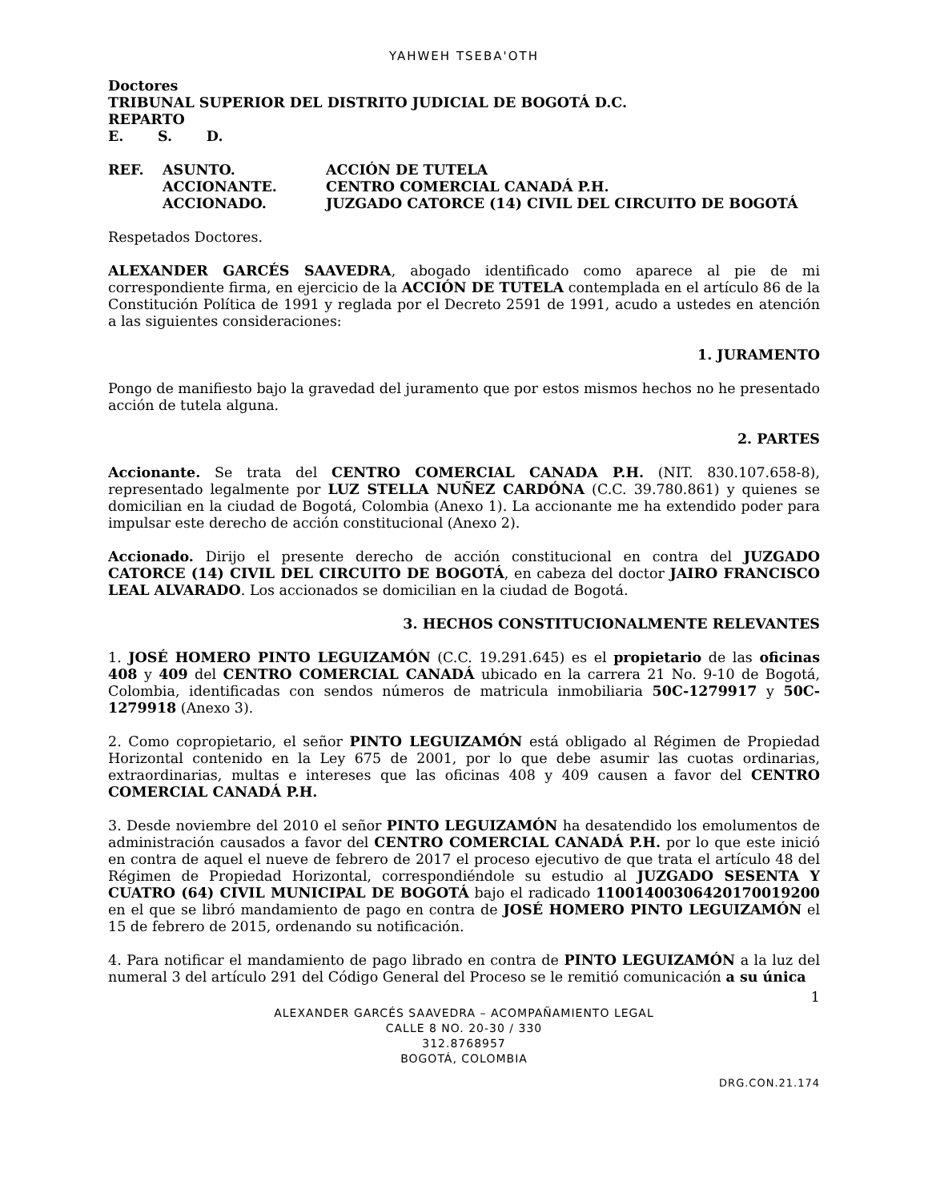YAHWEH TSEBA'OTH
Doctores
TRIBUNAL SUPERIOR DEL DISTRITO JUDICIAL DE BOGOTÁ D.C.
REPARTO
E. S. D.
| REF. | ASUNTO. | ACCIÓN DE TUTELA |
| | ACCIONANTE. | CENTRO COMERCIAL CANADÁ P.H. |
| | ACCIONADO. | JUZGADO CATORCE (14) CIVIL DEL CIRCUITO DE BOGOTÁ |
Respetados Doctores.
ALEXANDER GARCÉS SAAVEDRA, abogado identificado como aparece al pie de mi correspondiente firma, en ejercicio de la ACCIÓN DE TUTELA contemplada en el artículo 86 de la Constitución Política de 1991 y reglada por el Decreto 2591 de 1991, acudo a ustedes en atención a las siguientes consideraciones:
1. JURAMENTO
Pongo de manifiesto bajo la gravedad del juramento que por estos mismos hechos no he presentado acción de tutela alguna.
2. PARTES
Accionante. Se trata del CENTRO COMERCIAL CANADA P.H. (NIT. 830.107.658-8), representado legalmente por LUZ STELLA NUÑEZ CARDÓNA (C.C. 39.780.861) y quienes se domicilian en la ciudad de Bogotá, Colombia (Anexo 1). La accionante me ha extendido poder para impulsar este derecho de acción constitucional (Anexo 2).
Accionado. Dirijo el presente derecho de acción constitucional en contra del JUZGADO CATORCE (14) CIVIL DEL CIRCUITO DE BOGOTÁ, en cabeza del doctor JAIRO FRANCISCO LEAL ALVARADO. Los accionados se domicilian en la ciudad de Bogotá.
3. HECHOS CONSTITUCIONALMENTE RELEVANTES
1. JOSÉ HOMERO PINTO LEGUIZAMÓN (C.C. 19.291.645) es el propietario de las oficinas 408 y 409 del CENTRO COMERCIAL CANADÁ ubicado en la carrera 21 No. 9-10 de Bogotá, Colombia, identificadas con sendos números de matricula inmobiliaria 50C-1279917 y 50C-1279918 (Anexo 3).
2. Como copropietario, el señor PINTO LEGUIZAMÓN está obligado al Régimen de Propiedad Horizontal contenido en la Ley 675 de 2001, por lo que debe asumir las cuotas ordinarias, extraordinarias, multas e intereses que las oficinas 408 y 409 causen a favor del CENTRO COMERCIAL CANADÁ P.H.
3. Desde noviembre del 2010 el señor PINTO LEGUIZAMÓN ha desatendido los emolumentos de administración causados a favor del CENTRO COMERCIAL CANADÁ P.H. por lo que este inició en contra de aquel el nueve de febrero de 2017 el proceso ejecutivo de que trata el artículo 48 del Régimen de Propiedad Horizontal, correspondiéndole su estudio al JUZGADO SESENTA Y CUATRO (64) CIVIL MUNICIPAL DE BOGOTÁ bajo el radicado 11001400306420170019200 en el que se libró mandamiento de pago en contra de JOSÉ HOMERO PINTO LEGUIZAMÓN el 15 de febrero de 2015, ordenando su notificación.
4. Para notificar el mandamiento de pago librado en contra de PINTO LEGUIZAMÓN a la luz del numeral 3 del artículo 291 del Código General del Proceso se le remitió comunicación a su única
1
ALEXANDER GARCÉS SAAVEDRA – ACOMPAÑAMIENTO LEGAL
CALLE 8 NO. 20-30 / 330
312.8768957
BOGOTÁ, COLOMBIA
DRG.CON.21.174